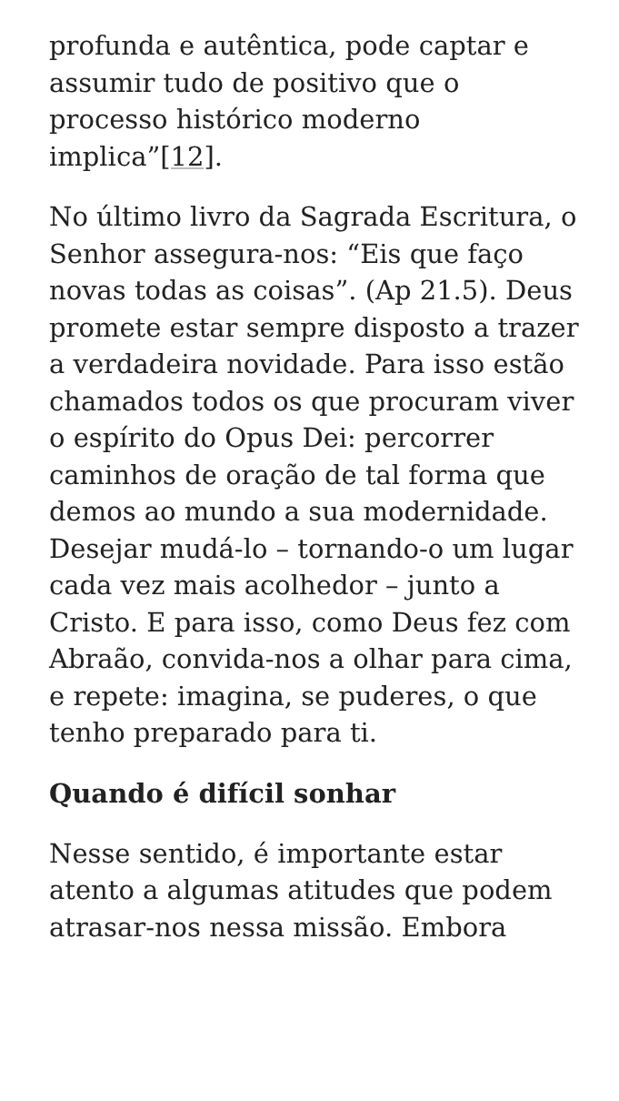profunda e autêntica, pode captar e assumir tudo de positivo que o processo histórico moderno implica”[12].
No último livro da Sagrada Escritura, o Senhor assegura-nos: “Eis que faço novas todas as coisas”. (Ap 21.5). Deus promete estar sempre disposto a trazer a verdadeira novidade. Para isso estão chamados todos os que procuram viver o espírito do Opus Dei: percorrer caminhos de oração de tal forma que demos ao mundo a sua modernidade. Desejar mudá-lo – tornando-o um lugar cada vez mais acolhedor – junto a Cristo. E para isso, como Deus fez com Abraão, convida-nos a olhar para cima, e repete: imagina, se puderes, o que tenho preparado para ti.
Quando é difícil sonhar
Nesse sentido, é importante estar atento a algumas atitudes que podem atrasar-nos nessa missão. Embora